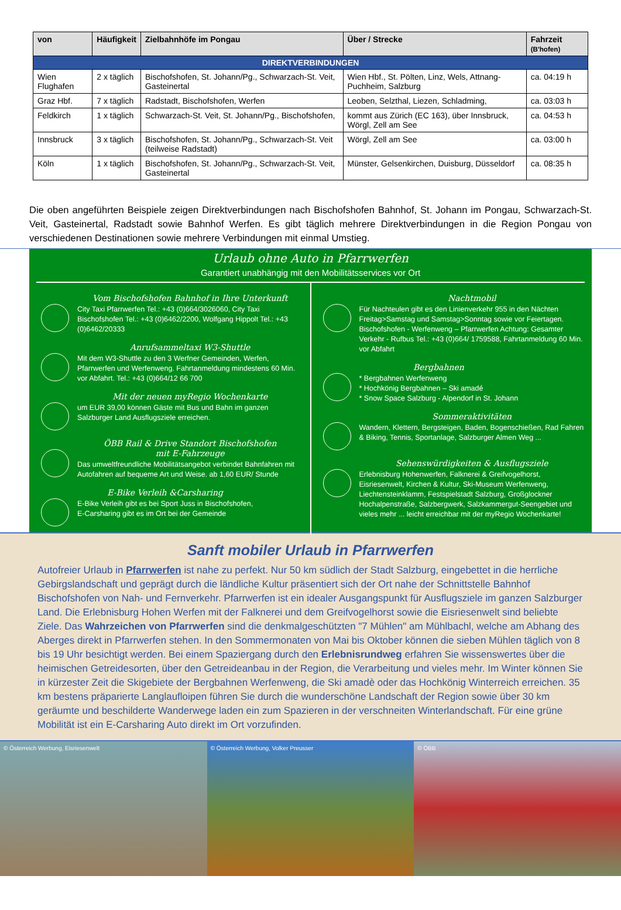| von | Häufigkeit | Zielbahnhöfe im Pongau | Über / Strecke | Fahrzeit (B'hofen) |
| --- | --- | --- | --- | --- |
| DIREKTVERBINDUNGEN | | | | |
| Wien Flughafen | 2 x täglich | Bischofshofen, St. Johann/Pg., Schwarzach-St. Veit, Gasteinertal | Wien Hbf., St. Pölten, Linz, Wels, Attnang-Puchheim, Salzburg | ca. 04:19 h |
| Graz Hbf. | 7 x täglich | Radstadt, Bischofshofen, Werfen | Leoben, Selzthal, Liezen, Schladming, | ca. 03:03 h |
| Feldkirch | 1 x täglich | Schwarzach-St. Veit, St. Johann/Pg., Bischofshofen, | kommt aus Zürich (EC 163), über Innsbruck, Wörgl, Zell am See | ca. 04:53 h |
| Innsbruck | 3 x täglich | Bischofshofen, St. Johann/Pg., Schwarzach-St. Veit (teilweise Radstadt) | Wörgl, Zell am See | ca. 03:00 h |
| Köln | 1 x täglich | Bischofshofen, St. Johann/Pg., Schwarzach-St. Veit, Gasteinertal | Münster, Gelsenkirchen, Duisburg, Düsseldorf | ca. 08:35 h |
Die oben angeführten Beispiele zeigen Direktverbindungen nach Bischofshofen Bahnhof, St. Johann im Pongau, Schwarzach-St. Veit, Gasteinertal, Radstadt sowie Bahnhof Werfen. Es gibt täglich mehrere Direktverbindungen in die Region Pongau von verschiedenen Destinationen sowie mehrere Verbindungen mit einmal Umstieg.
Urlaub ohne Auto in Pfarrwerfen
Garantiert unabhängig mit den Mobilitätsservices vor Ort
Vom Bischofshofen Bahnhof in Ihre Unterkunft
City Taxi Pfarrwerfen Tel.: +43 (0)664/3026060, City Taxi Bischofshofen Tel.: +43 (0)6462/2200, Wolfgang Hippolt Tel.: +43 (0)6462/20333
Anrufsammeltaxi W3-Shuttle
Mit dem W3-Shuttle zu den 3 Werfner Gemeinden, Werfen, Pfarrwerfen und Werfenweng. Fahrtanmeldung mindestens 60 Min. vor Abfahrt. Tel.: +43 (0)664/12 66 700
Mit der neuen myRegio Wochenkarte
um EUR 39,00 können Gäste mit Bus und Bahn im ganzen Salzburger Land Ausflugsziele erreichen.
ÖBB Rail & Drive Standort Bischofshofen
mit E-Fahrzeuge
Das umweltfreundliche Mobilitätsangebot verbindet Bahnfahren mit Autofahren auf bequeme Art und Weise. ab 1,60 EUR/ Stunde
E-Bike Verleih &Carsharing
E-Bike Verleih gibt es bei Sport Juss in Bischofshofen,
E-Carsharing gibt es im Ort bei der Gemeinde
Nachtmobil
Für Nachteulen gibt es den Linienverkehr 955 in den Nächten Freitag>Samstag und Samstag>Sonntag sowie vor Feiertagen. Bischofshofen - Werfenweng – Pfarrwerfen Achtung: Gesamter Verkehr - Rufbus Tel.: +43 (0)664/ 1759588, Fahrtanmeldung 60 Min. vor Abfahrt
Bergbahnen
* Bergbahnen Werfenweng
* Hochkönig Bergbahnen – Ski amadé
* Snow Space Salzburg - Alpendorf in St. Johann
Sommeraktivitäten
Wandern, Klettern, Bergsteigen, Baden, Bogenschießen, Rad Fahren & Biking, Tennis, Sportanlage, Salzburger Almen Weg ...
Sehenswürdigkeiten & Ausflugsziele
Erlebnisburg Hohenwerfen, Falknerei & Greifvogelhorst, Eisriesenwelt, Kirchen & Kultur, Ski-Museum Werfenweng, Liechtensteinklamm, Festspielstadt Salzburg, Großglockner Hochalpenstraße, Salzbergwerk, Salzkammergut-Seengebiet und vieles mehr ... leicht erreichbar mit der myRegio Wochenkarte!
Sanft mobiler Urlaub in Pfarrwerfen
Autofreier Urlaub in Pfarrwerfen ist nahe zu perfekt. Nur 50 km südlich der Stadt Salzburg, eingebettet in die herrliche Gebirgslandschaft und geprägt durch die ländliche Kultur präsentiert sich der Ort nahe der Schnittstelle Bahnhof Bischofshofen von Nah- und Fernverkehr. Pfarrwerfen ist ein idealer Ausgangspunkt für Ausflugsziele im ganzen Salzburger Land. Die Erlebnisburg Hohen Werfen mit der Falknerei und dem Greifvogelhorst sowie die Eisriesenwelt sind beliebte Ziele. Das Wahrzeichen von Pfarrwerfen sind die denkmalgeschützten "7 Mühlen" am Mühlbachl, welche am Abhang des Aberges direkt in Pfarrwerfen stehen. In den Sommermonaten von Mai bis Oktober können die sieben Mühlen täglich von 8 bis 19 Uhr besichtigt werden. Bei einem Spaziergang durch den Erlebnisrundweg erfahren Sie wissenswertes über die heimischen Getreidesorten, über den Getreideanbau in der Region, die Verarbeitung und vieles mehr. Im Winter können Sie in kürzester Zeit die Skigebiete der Bergbahnen Werfenweng, die Ski amadè oder das Hochkönig Winterreich erreichen. 35 km bestens präparierte Langlaufloipen führen Sie durch die wunderschöne Landschaft der Region sowie über 30 km geräumte und beschilderte Wanderwege laden ein zum Spazieren in der verschneiten Winterlandschaft. Für eine grüne Mobilität ist ein E-Carsharing Auto direkt im Ort vorzufinden.
© Österreich Werbung, Eisriesenwelt
© Österreich Werbung, Volker Preusser
© ÖBB